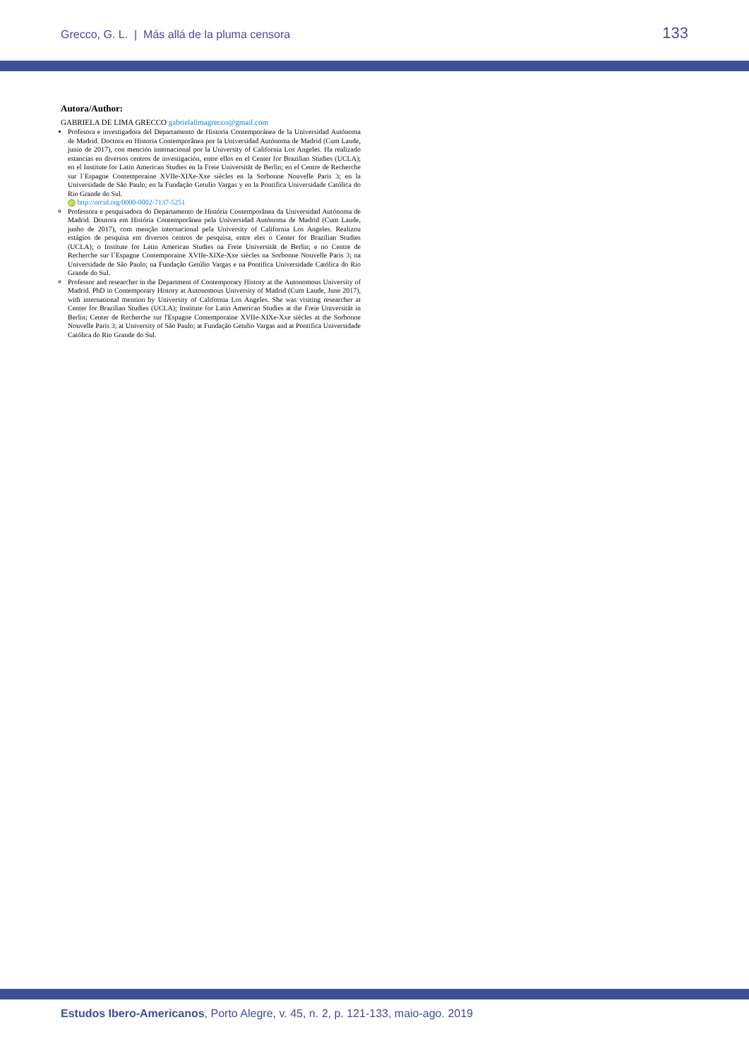Grecco, G. L. | Más allá de la pluma censora 133
Autora/Author:
GABRIELA DE LIMA GRECCO gabrielalimagrecco@gmail.com
Profesora e investigadora del Departamento de Historia Contemporánea de la Universidad Autónoma de Madrid. Doctora en Historia Contemporânea por la Universidad Autónoma de Madrid (Cum Laude, junio de 2017), con mención internacional por la University of California Los Angeles. Ha realizado estancias en diversos centros de investigación, entre ellos en el Center for Brazilian Studies (UCLA); en el Institute for Latin American Studies en la Freie Universität de Berlin; en el Centre de Recherche sur l´Espagne Contemporaine XVIIe-XIXe-Xxe siècles en la Sorbonne Nouvelle Paris 3; en la Universidade de São Paulo; en la Fundação Getulio Vargas y en la Pontifica Universidade Católica do Rio Grande do Sul.
iD http://orcid.org/0000-0002-7137-5251
Professora e pesquisadora do Departamento de História Contemporânea da Universidad Autónoma de Madrid. Doutora em História Contemporânea pela Universidad Autónoma de Madrid (Cum Laude, junho de 2017), com menção internacional pela University of California Los Angeles. Realizou estágios de pesquisa em diversos centros de pesquisa, entre eles o Center for Brazilian Studies (UCLA); o Institute for Latin American Studies na Freie Universität de Berlin; e no Centre de Recherche sur l´Espagne Contemporaine XVIIe-XIXe-Xxe siècles na Sorbonne Nouvelle Paris 3; na Universidade de São Paulo; na Fundação Getúlio Vargas e na Pontifica Universidade Católica do Rio Grande do Sul.
Professor and researcher in the Department of Contemporary History at the Autonomous University of Madrid. PhD in Contemporary History at Autonomous University of Madrid (Cum Laude, June 2017), with international mention by University of California Los Angeles. She was visiting researcher at Center for Brazilian Studies (UCLA); Institute for Latin American Studies at the Freie Universität in Berlin; Center de Recherche sur l'Espagne Contemporaine XVIIe-XIXe-Xxe siècles at the Sorbonne Nouvelle Paris 3; at University of São Paulo; at Fundação Getulio Vargas and at Pontifica Universidade Católica do Rio Grande do Sul.
Estudos Ibero-Americanos, Porto Alegre, v. 45, n. 2, p. 121-133, maio-ago. 2019